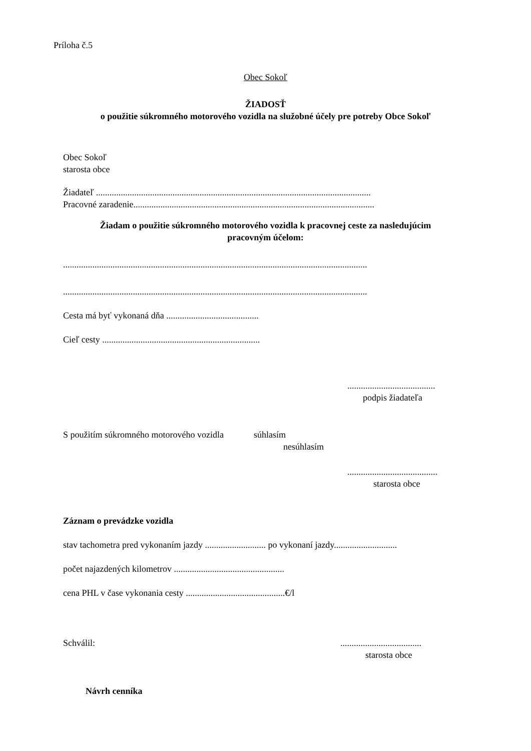Príloha č.5
Obec Sokoľ
ŽIADOSŤ
o použitie súkromného motorového vozidla na služobné účely pre potreby Obce Sokoľ
Obec Sokoľ
starosta obce
Žiadateľ ..........................................................................................................................
Pracovné zaradenie...........................................................................................................
Žiadam o použitie súkromného motorového vozidla k pracovnej ceste za nasledujúcim
pracovným účelom:
.......................................................................................................................................
.......................................................................................................................................
Cesta má byť vykonaná dňa .........................................
Cieľ cesty ......................................................................
.......................................
podpis žiadateľa
S použitím súkromného motorového vozidla súhlasím
nesúhlasím
........................................
starosta obce
Záznam o prevádzke vozidla
stav tachometra pred vykonaním jazdy ........................... po vykonaní jazdy............................
počet najazdených kilometrov .................................................
cena PHL v čase vykonania cesty ............................................€/l
Schválil: ....................................
starosta obce
Návrh cenníka